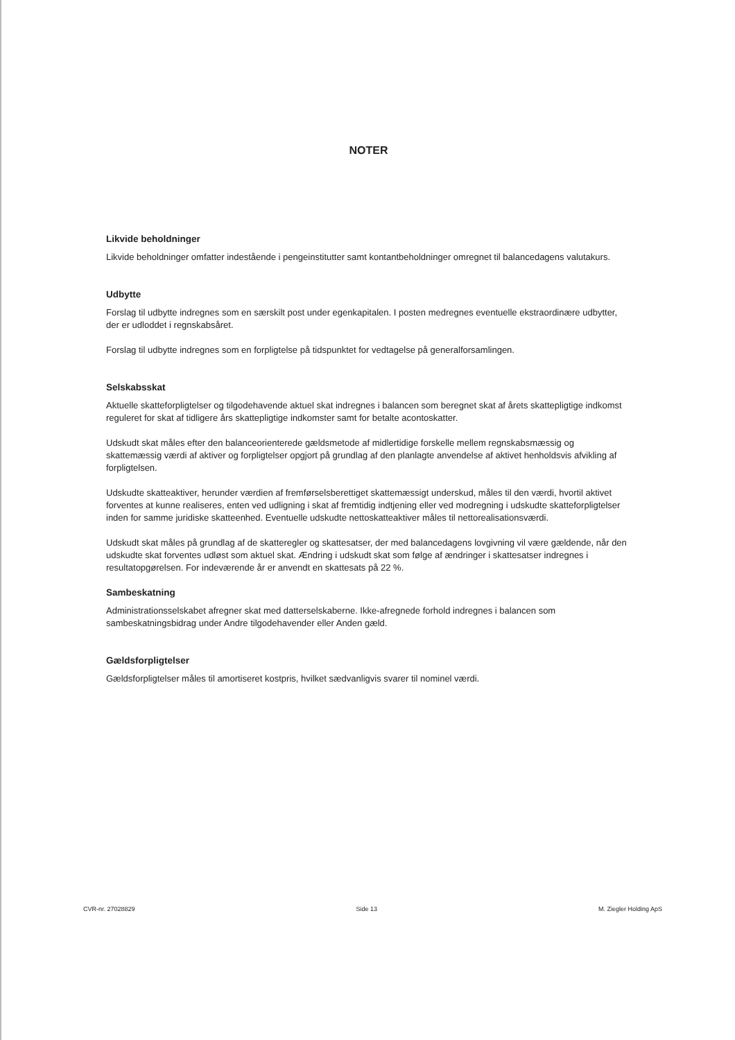NOTER
Likvide beholdninger
Likvide beholdninger omfatter indestående i pengeinstitutter samt kontantbeholdninger omregnet til balancedagens valutakurs.
Udbytte
Forslag til udbytte indregnes som en særskilt post under egenkapitalen. I posten medregnes eventuelle ekstraordinære udbytter, der er udloddet i regnskabsåret.
Forslag til udbytte indregnes som en forpligtelse på tidspunktet for vedtagelse på generalforsamlingen.
Selskabsskat
Aktuelle skatteforpligtelser og tilgodehavende aktuel skat indregnes i balancen som beregnet skat af årets skattepligtige indkomst reguleret for skat af tidligere års skattepligtige indkomster samt for betalte acontoskatter.
Udskudt skat måles efter den balanceorienterede gældsmetode af midlertidige forskelle mellem regnskabsmæssig og skattemæssig værdi af aktiver og forpligtelser opgjort på grundlag af den planlagte anvendelse af aktivet henholdsvis afvikling af forpligtelsen.
Udskudte skatteaktiver, herunder værdien af fremførselsberettiget skattemæssigt underskud, måles til den værdi, hvortil aktivet forventes at kunne realiseres, enten ved udligning i skat af fremtidig indtjening eller ved modregning i udskudte skatteforpligtelser inden for samme juridiske skatteenhed. Eventuelle udskudte nettoskatteaktiver måles til nettorealisationsværdi.
Udskudt skat måles på grundlag af de skatteregler og skattesatser, der med balancedagens lovgivning vil være gældende, når den udskudte skat forventes udløst som aktuel skat. Ændring i udskudt skat som følge af ændringer i skattesatser indregnes i resultatopgørelsen. For indeværende år er anvendt en skattesats på 22 %.
Sambeskatning
Administrationsselskabet afregner skat med datterselskaberne. Ikke-afregnede forhold indregnes i balancen som sambeskatningsbidrag under Andre tilgodehavender eller Anden gæld.
Gældsforpligtelser
Gældsforpligtelser måles til amortiseret kostpris, hvilket sædvanligvis svarer til nominel værdi.
CVR-nr. 27028829 Side 13 M. Ziegler Holding ApS